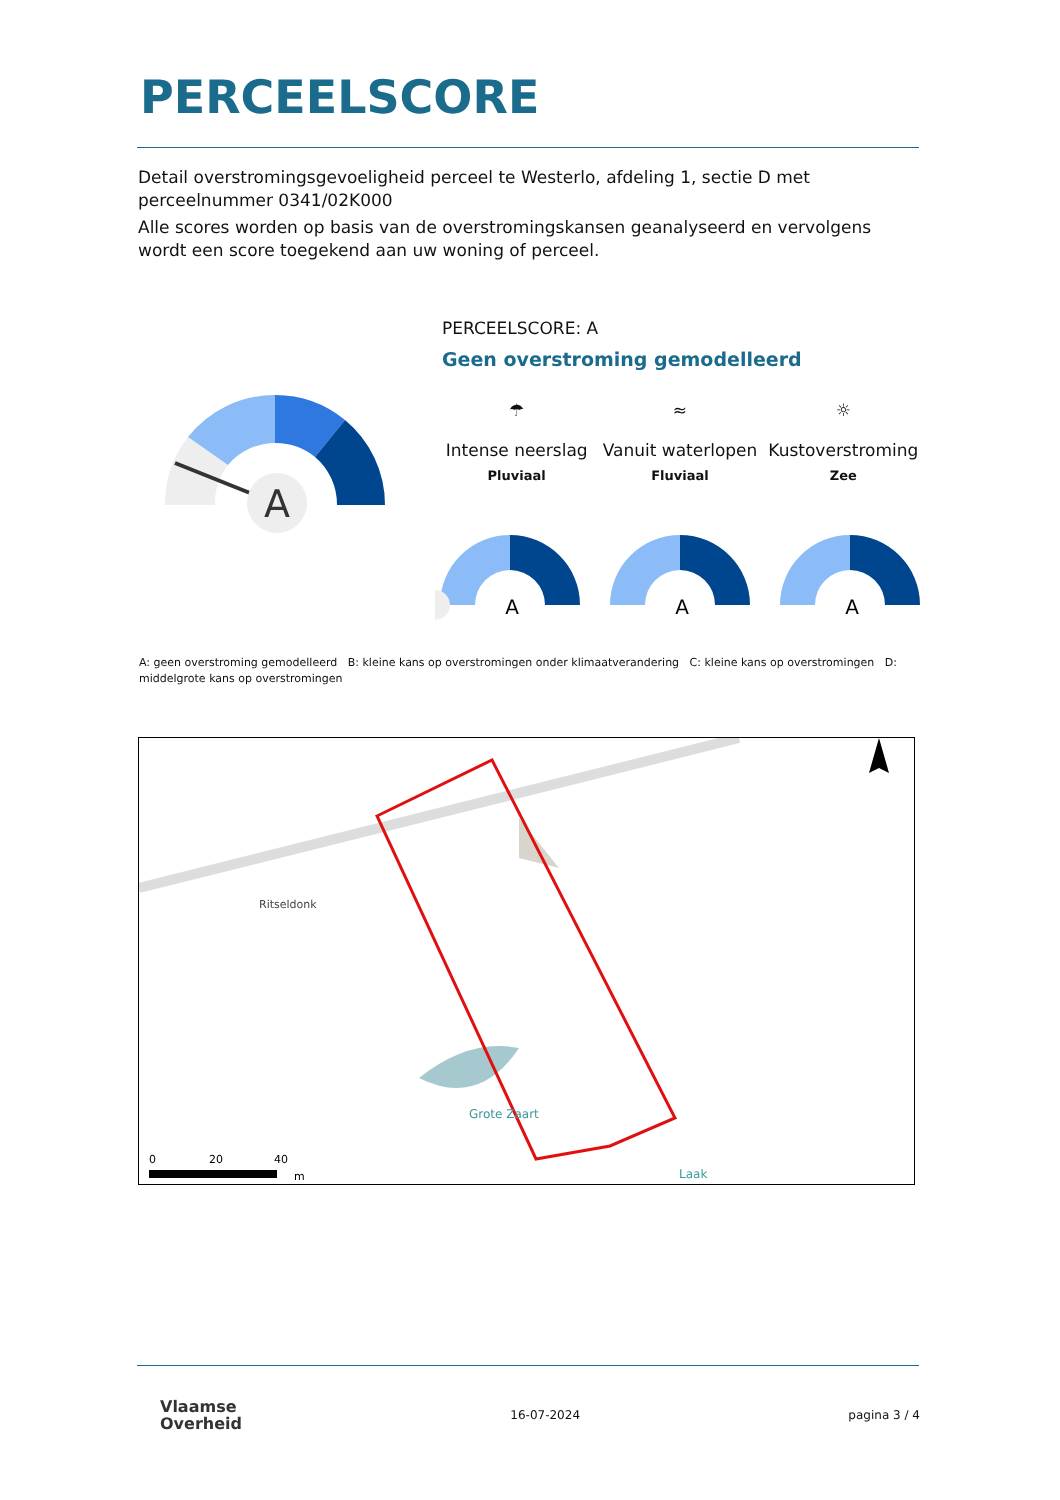PERCEELSCORE
Detail overstromingsgevoeligheid perceel te Westerlo, afdeling 1, sectie D met perceelnummer 0341/02K000
Alle scores worden op basis van de overstromingskansen geanalyseerd en vervolgens wordt een score toegekend aan uw woning of perceel.
A
PERCEELSCORE: A
Geen overstroming gemodelleerd
☂
Intense neerslag
Pluviaal
≈
Vanuit waterlopen
Fluviaal
☼
Kustoverstroming
Zee
A
A
A
A: geen overstroming gemodelleerd B: kleine kans op overstromingen onder klimaatverandering C: kleine kans op overstromingen D: middelgrote kans op overstromingen
Ritseldonk
Grote Zaart
Laak
0
20
40
m
Vlaamse
Overheid
16-07-2024 pagina 3 / 4